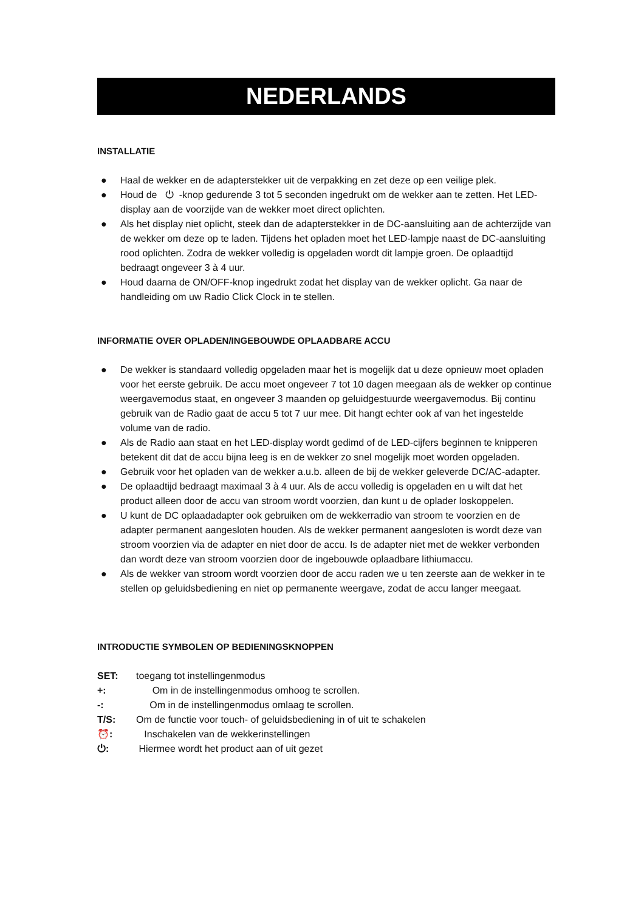NEDERLANDS
INSTALLATIE
● Haal de wekker en de adapterstekker uit de verpakking en zet deze op een veilige plek.
● Houd de ⏻ -knop gedurende 3 tot 5 seconden ingedrukt om de wekker aan te zetten. Het LED-display aan de voorzijde van de wekker moet direct oplichten.
● Als het display niet oplicht, steek dan de adapterstekker in de DC-aansluiting aan de achterzijde van de wekker om deze op te laden. Tijdens het opladen moet het LED-lampje naast de DC-aansluiting rood oplichten. Zodra de wekker volledig is opgeladen wordt dit lampje groen. De oplaadtijd bedraagt ongeveer 3 à 4 uur.
● Houd daarna de ON/OFF-knop ingedrukt zodat het display van de wekker oplicht. Ga naar de handleiding om uw Radio Click Clock in te stellen.
INFORMATIE OVER OPLADEN/INGEBOUWDE OPLAADBARE ACCU
● De wekker is standaard volledig opgeladen maar het is mogelijk dat u deze opnieuw moet opladen voor het eerste gebruik. De accu moet ongeveer 7 tot 10 dagen meegaan als de wekker op continue weergavemodus staat, en ongeveer 3 maanden op geluidgestuurde weergavemodus. Bij continu gebruik van de Radio gaat de accu 5 tot 7 uur mee. Dit hangt echter ook af van het ingestelde volume van de radio.
● Als de Radio aan staat en het LED-display wordt gedimd of de LED-cijfers beginnen te knipperen betekent dit dat de accu bijna leeg is en de wekker zo snel mogelijk moet worden opgeladen.
● Gebruik voor het opladen van de wekker a.u.b. alleen de bij de wekker geleverde DC/AC-adapter.
● De oplaadtijd bedraagt maximaal 3 à 4 uur. Als de accu volledig is opgeladen en u wilt dat het product alleen door de accu van stroom wordt voorzien, dan kunt u de oplader loskoppelen.
● U kunt de DC oplaadadapter ook gebruiken om de wekkerradio van stroom te voorzien en de adapter permanent aangesloten houden. Als de wekker permanent aangesloten is wordt deze van stroom voorzien via de adapter en niet door de accu. Is de adapter niet met de wekker verbonden dan wordt deze van stroom voorzien door de ingebouwde oplaadbare lithiumaccu.
● Als de wekker van stroom wordt voorzien door de accu raden we u ten zeerste aan de wekker in te stellen op geluidsbediening en niet op permanente weergave, zodat de accu langer meegaat.
INTRODUCTIE SYMBOLEN OP BEDIENINGSKNOPPEN
SET: toegang tot instellingenmodus
+: Om in de instellingenmodus omhoog te scrollen.
-: Om in de instellingenmodus omlaag te scrollen.
T/S: Om de functie voor touch- of geluidsbediening in of uit te schakelen
⏰: Inschakelen van de wekkerinstellingen
⏻: Hiermee wordt het product aan of uit gezet